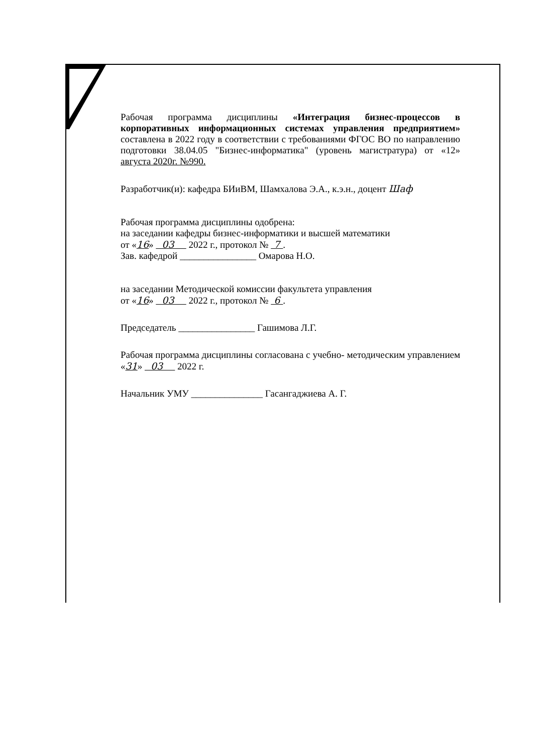Рабочая программа дисциплины «Интеграция бизнес-процессов в корпоративных информационных системах управления предприятием» составлена в 2022 году в соответствии с требованиями ФГОС ВО по направлению подготовки 38.04.05 "Бизнес-информатика" (уровень магистратура) от «12» августа 2020г. №990.
Разработчик(и): кафедра БИиВМ, Шамхалова Э.А., к.э.н., доцент Шаф
Рабочая программа дисциплины одобрена:
на заседании кафедры бизнес-информатики и высшей математики
от «16» 03 2022 г., протокол № 7 .
Зав. кафедрой ________________ Омарова Н.О.
на заседании Методической комиссии факультета управления
от «16» 03 2022 г., протокол № 6 .
Председатель ________________ Гашимова Л.Г.
Рабочая программа дисциплины согласована с учебно- методическим управлением «31» 03 2022 г.
Начальник УМУ _______________ Гасангаджиева А. Г.